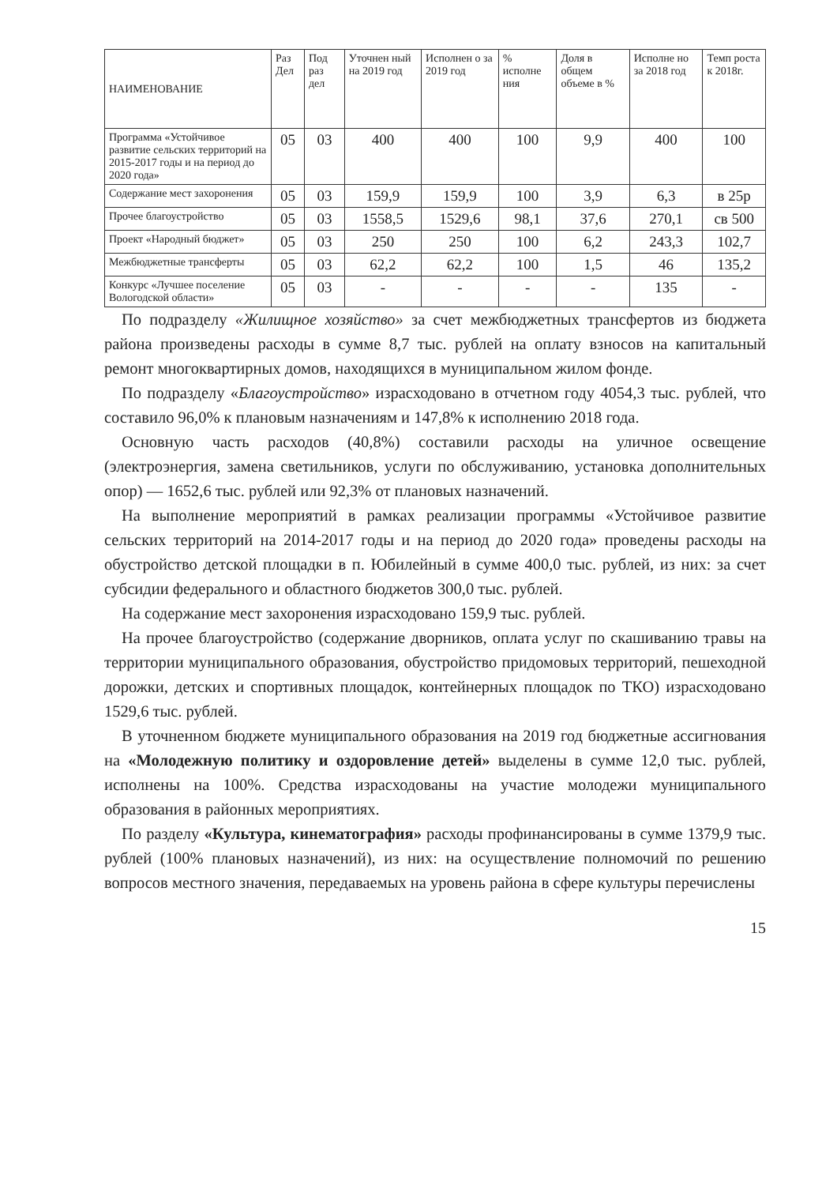| НАИМЕНОВАНИЕ | Раз Дел | Под раз дел | Уточнен ный на 2019 год | Исполнен о за 2019 год | % исполне ния | Доля в общем объеме в % | Исполне но за 2018 год | Темп роста к 2018г. |
| --- | --- | --- | --- | --- | --- | --- | --- | --- |
| Программа «Устойчивое развитие сельских территорий на 2015-2017 годы и на период до 2020 года» | 05 | 03 | 400 | 400 | 100 | 9,9 | 400 | 100 |
| Содержание мест захоронения | 05 | 03 | 159,9 | 159,9 | 100 | 3,9 | 6,3 | в 25р |
| Прочее благоустройство | 05 | 03 | 1558,5 | 1529,6 | 98,1 | 37,6 | 270,1 | св 500 |
| Проект «Народный бюджет» | 05 | 03 | 250 | 250 | 100 | 6,2 | 243,3 | 102,7 |
| Межбюджетные трансферты | 05 | 03 | 62,2 | 62,2 | 100 | 1,5 | 46 | 135,2 |
| Конкурс «Лучшее поселение Вологодской области» | 05 | 03 | - | - | - | - | 135 | - |
По подразделу «Жилищное хозяйство» за счет межбюджетных трансфертов из бюджета района произведены расходы в сумме 8,7 тыс. рублей на оплату взносов на капитальный ремонт многоквартирных домов, находящихся в муниципальном жилом фонде.
По подразделу «Благоустройство» израсходовано в отчетном году 4054,3 тыс. рублей, что составило 96,0% к плановым назначениям и 147,8% к исполнению 2018 года.
Основную часть расходов (40,8%) составили расходы на уличное освещение (электроэнергия, замена светильников, услуги по обслуживанию, установка дополнительных опор) — 1652,6 тыс. рублей или 92,3% от плановых назначений.
На выполнение мероприятий в рамках реализации программы «Устойчивое развитие сельских территорий на 2014-2017 годы и на период до 2020 года» проведены расходы на обустройство детской площадки в п. Юбилейный в сумме 400,0 тыс. рублей, из них: за счет субсидии федерального и областного бюджетов 300,0 тыс. рублей.
На содержание мест захоронения израсходовано 159,9 тыс. рублей.
На прочее благоустройство (содержание дворников, оплата услуг по скашиванию травы на территории муниципального образования, обустройство придомовых территорий, пешеходной дорожки, детских и спортивных площадок, контейнерных площадок по ТКО) израсходовано 1529,6 тыс. рублей.
В уточненном бюджете муниципального образования на 2019 год бюджетные ассигнования на «Молодежную политику и оздоровление детей» выделены в сумме 12,0 тыс. рублей, исполнены на 100%. Средства израсходованы на участие молодежи муниципального образования в районных мероприятиях.
По разделу «Культура, кинематография» расходы профинансированы в сумме 1379,9 тыс. рублей (100% плановых назначений), из них: на осуществление полномочий по решению вопросов местного значения, передаваемых на уровень района в сфере культуры перечислены
15